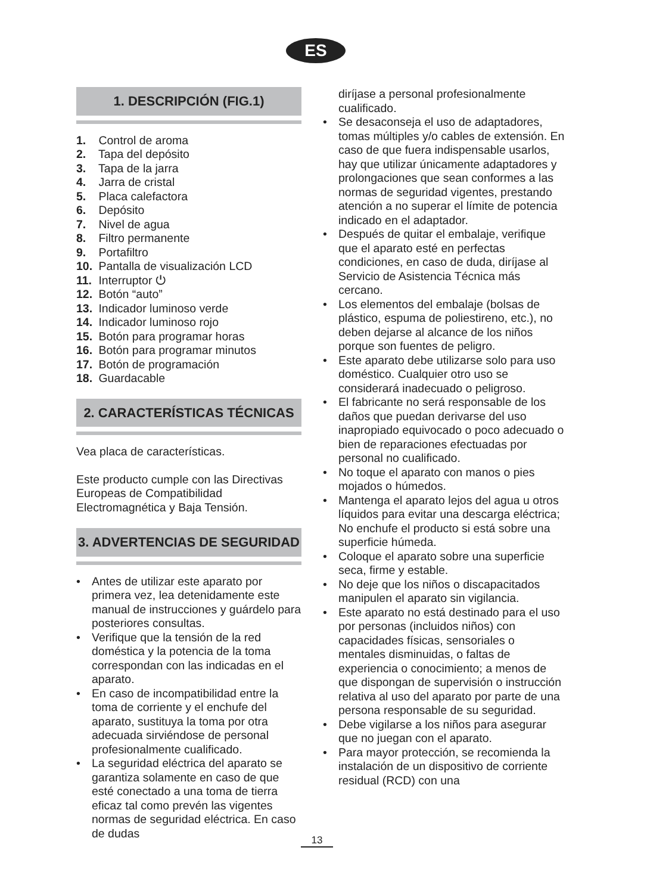ES
1. DESCRIPCIÓN (FIG.1)
1. Control de aroma
2. Tapa del depósito
3. Tapa de la jarra
4. Jarra de cristal
5. Placa calefactora
6. Depósito
7. Nivel de agua
8. Filtro permanente
9. Portafiltro
10. Pantalla de visualización LCD
11. Interruptor ⏻
12. Botón “auto”
13. Indicador luminoso verde
14. Indicador luminoso rojo
15. Botón para programar horas
16. Botón para programar minutos
17. Botón de programación
18. Guardacable
2. CARACTERÍSTICAS TÉCNICAS
Vea placa de características.
Este producto cumple con las Directivas Europeas de Compatibilidad Electromagnética y Baja Tensión.
3. ADVERTENCIAS DE SEGURIDAD
• Antes de utilizar este aparato por primera vez, lea detenidamente este manual de instrucciones y guárdelo para posteriores consultas.
• Verifique que la tensión de la red doméstica y la potencia de la toma correspondan con las indicadas en el aparato.
• En caso de incompatibilidad entre la toma de corriente y el enchufe del aparato, sustituya la toma por otra adecuada sirviéndose de personal profesionalmente cualificado.
• La seguridad eléctrica del aparato se garantiza solamente en caso de que esté conectado a una toma de tierra eficaz tal como prevén las vigentes normas de seguridad eléctrica. En caso de dudas
diríjase a personal profesionalmente cualificado.
• Se desaconseja el uso de adaptadores, tomas múltiples y/o cables de extensión. En caso de que fuera indispensable usarlos, hay que utilizar únicamente adaptadores y prolongaciones que sean conformes a las normas de seguridad vigentes, prestando atención a no superar el límite de potencia indicado en el adaptador.
• Después de quitar el embalaje, verifique que el aparato esté en perfectas condiciones, en caso de duda, diríjase al Servicio de Asistencia Técnica más cercano.
• Los elementos del embalaje (bolsas de plástico, espuma de poliestireno, etc.), no deben dejarse al alcance de los niños porque son fuentes de peligro.
• Este aparato debe utilizarse solo para uso doméstico. Cualquier otro uso se considerará inadecuado o peligroso.
• El fabricante no será responsable de los daños que puedan derivarse del uso inapropiado equivocado o poco adecuado o bien de reparaciones efectuadas por personal no cualificado.
• No toque el aparato con manos o pies mojados o húmedos.
• Mantenga el aparato lejos del agua u otros líquidos para evitar una descarga eléctrica; No enchufe el producto si está sobre una superficie húmeda.
• Coloque el aparato sobre una superficie seca, firme y estable.
• No deje que los niños o discapacitados manipulen el aparato sin vigilancia.
• Este aparato no está destinado para el uso por personas (incluidos niños) con capacidades físicas, sensoriales o mentales disminuidas, o faltas de experiencia o conocimiento; a menos de que dispongan de supervisión o instrucción relativa al uso del aparato por parte de una persona responsable de su seguridad.
• Debe vigilarse a los niños para asegurar que no juegan con el aparato.
• Para mayor protección, se recomienda la instalación de un dispositivo de corriente residual (RCD) con una
13